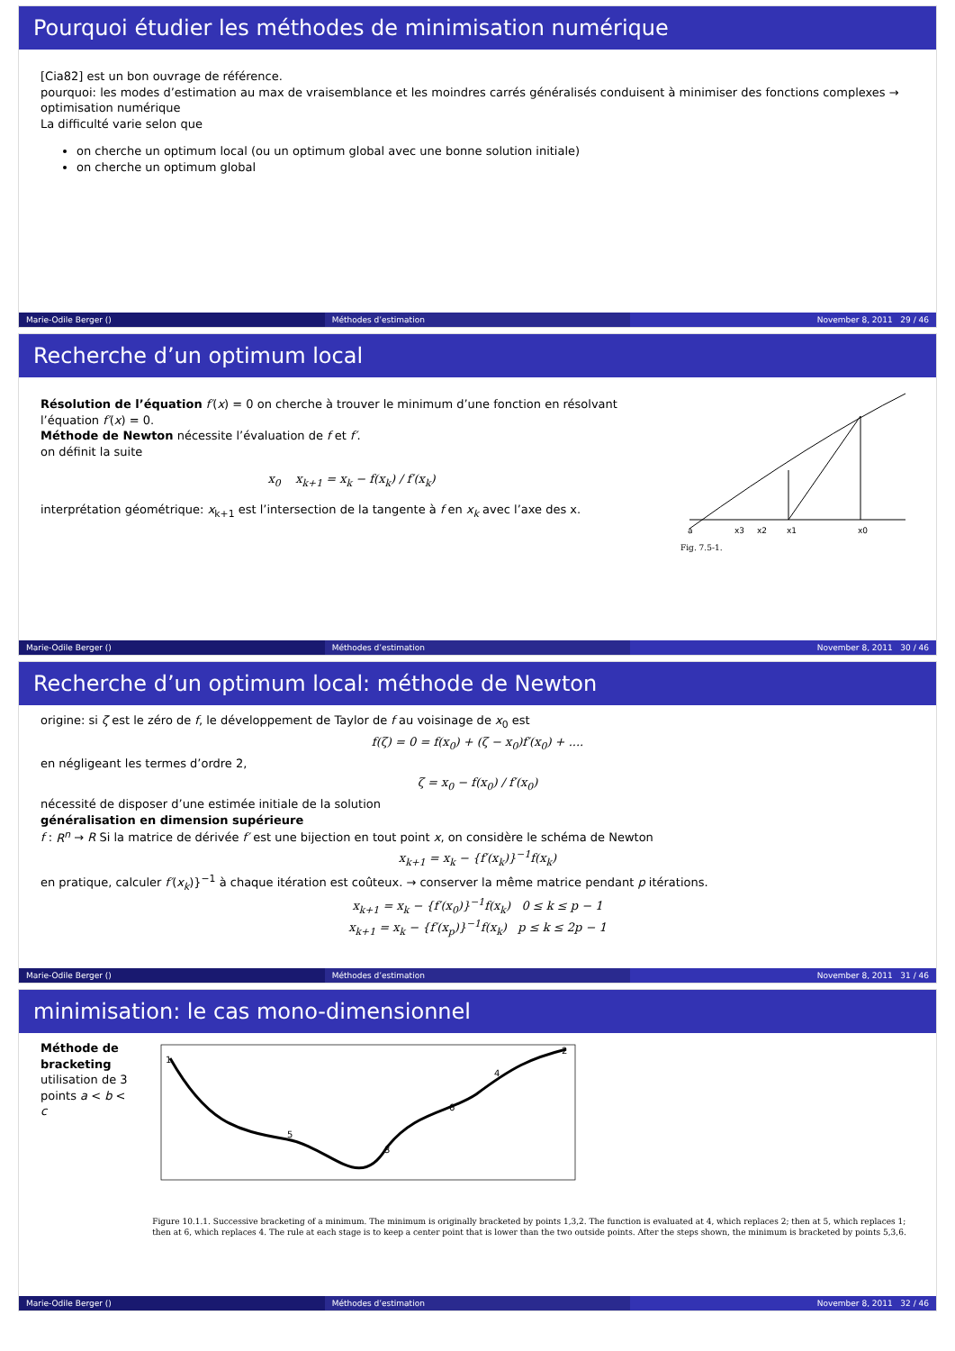Pourquoi étudier les méthodes de minimisation numérique
[Cia82] est un bon ouvrage de référence.
pourquoi: les modes d’estimation au max de vraisemblance et les moindres carrés généralisés conduisent à minimiser des fonctions complexes →
optimisation numérique
La difficulté varie selon que
on cherche un optimum local (ou un optimum global avec une bonne solution initiale)
on cherche un optimum global
Marie-Odile Berger () Méthodes d’estimation November 8, 2011 29 / 46
Recherche d’un optimum local
Résolution de l’équation f′(x) = 0 on cherche à trouver le minimum d’une fonction en résolvant l’équation f′(x) = 0.
Méthode de Newton nécessite l’évaluation de f et f′.
on définit la suite
x<sub>0</sub> x<sub>k+1</sub> = x<sub>k</sub> − f(x<sub>k</sub>) / f′(x<sub>k</sub>)
interprétation géométrique: x<sub>k+1</sub> est l’intersection de la tangente à f en x<sub>k</sub> avec l’axe des x.
a
x3
x2
x1
x0
Fig. 7.5-1.
Marie-Odile Berger () Méthodes d’estimation November 8, 2011 30 / 46
Recherche d’un optimum local: méthode de Newton
origine: si ζ est le zéro de f, le développement de Taylor de f au voisinage de x<sub>0</sub> est
f(ζ) = 0 = f(x<sub>0</sub>) + (ζ − x<sub>0</sub>)f′(x<sub>0</sub>) + ....
en négligeant les termes d’ordre 2,
ζ = x<sub>0</sub> − f(x<sub>0</sub>) / f′(x<sub>0</sub>)
nécessité de disposer d’une estimée initiale de la solution
généralisation en dimension supérieure
f : R<sup>n</sup> → R Si la matrice de dérivée f′ est une bijection en tout point x, on considère le schéma de Newton
x<sub>k+1</sub> = x<sub>k</sub> − {f′(x<sub>k</sub>)}<sup>−1</sup>f(x<sub>k</sub>)
en pratique, calculer f′(x<sub>k</sub>)}<sup>−1</sup> à chaque itération est coûteux. → conserver la même matrice pendant p itérations.
x<sub>k+1</sub> = x<sub>k</sub> − {f′(x<sub>0</sub>)}<sup>−1</sup>f(x<sub>k</sub>) 0 ≤ k ≤ p − 1
x<sub>k+1</sub> = x<sub>k</sub> − {f′(x<sub>p</sub>)}<sup>−1</sup>f(x<sub>k</sub>) p ≤ k ≤ 2p − 1
Marie-Odile Berger () Méthodes d’estimation November 8, 2011 31 / 46
minimisation: le cas mono-dimensionnel
Méthode de bracketing
utilisation de 3 points a < b < c
1
5
3
6
4
2
Figure 10.1.1. Successive bracketing of a minimum. The minimum is originally bracketed by points 1,3,2. The function is evaluated at 4, which replaces 2; then at 5, which replaces 1; then at 6, which replaces 4. The rule at each stage is to keep a center point that is lower than the two outside points. After the steps shown, the minimum is bracketed by points 5,3,6.
Marie-Odile Berger () Méthodes d’estimation November 8, 2011 32 / 46